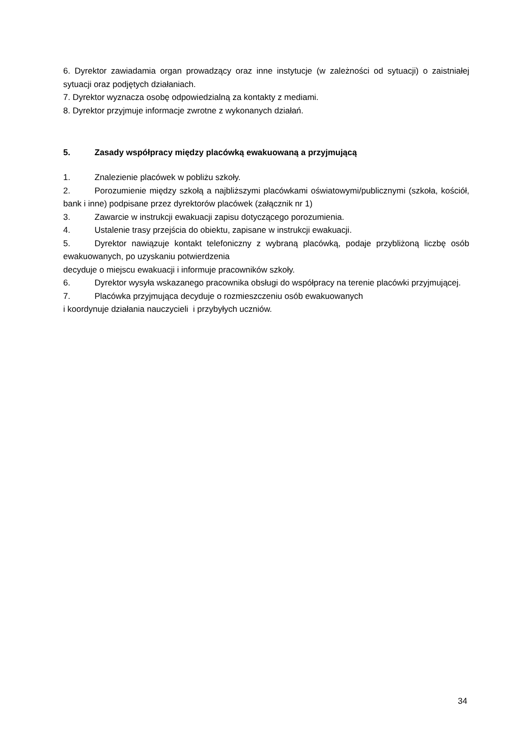6. Dyrektor zawiadamia organ prowadzący oraz inne instytucje (w zależności od sytuacji) o zaistniałej sytuacji oraz podjętych działaniach.
7. Dyrektor wyznacza osobę odpowiedzialną za kontakty z mediami.
8. Dyrektor przyjmuje informacje zwrotne z wykonanych działań.
5. Zasady współpracy między placówką ewakuowaną a przyjmującą
1. Znalezienie placówek w pobliżu szkoły.
2. Porozumienie między szkołą a najbliższymi placówkami oświatowymi/publicznymi (szkoła, kościół, bank i inne) podpisane przez dyrektorów placówek (załącznik nr 1)
3. Zawarcie w instrukcji ewakuacji zapisu dotyczącego porozumienia.
4. Ustalenie trasy przejścia do obiektu, zapisane w instrukcji ewakuacji.
5. Dyrektor nawiązuje kontakt telefoniczny z wybraną placówką, podaje przybliżoną liczbę osób ewakuowanych, po uzyskaniu potwierdzenia
decyduje o miejscu ewakuacji i informuje pracowników szkoły.
6. Dyrektor wysyła wskazanego pracownika obsługi do współpracy na terenie placówki przyjmującej.
7. Placówka przyjmująca decyduje o rozmieszczeniu osób ewakuowanych
i koordynuje działania nauczycieli i przybyłych uczniów.
34